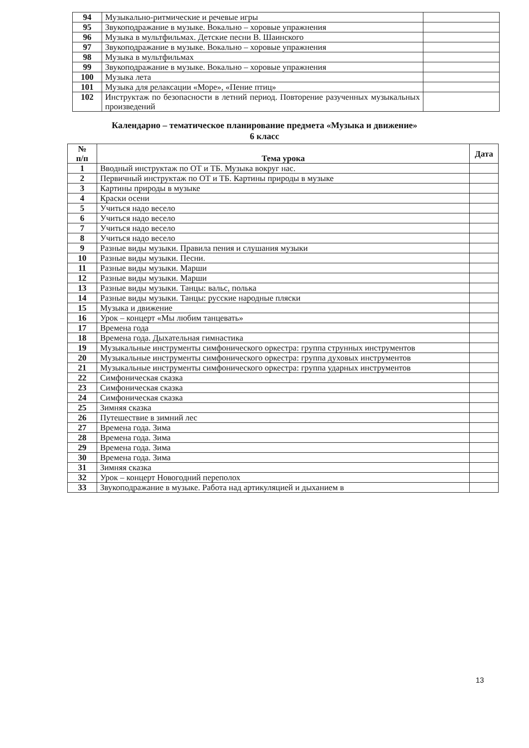| 94 | Музыкально-ритмические и речевые игры | |
| 95 | Звукоподражание в музыке. Вокально – хоровые упражнения | |
| 96 | Музыка в мультфильмах. Детские песни В. Шаинского | |
| 97 | Звукоподражание в музыке. Вокально – хоровые упражнения | |
| 98 | Музыка в мультфильмах | |
| 99 | Звукоподражание в музыке. Вокально – хоровые упражнения | |
| 100 | Музыка лета | |
| 101 | Музыка для релаксации «Море», «Пение птиц» | |
| 102 | Инструктаж по безопасности в летний период. Повторение разученных музыкальных произведений | |
Календарно – тематическое планирование предмета «Музыка и движение»
6 класс
| № п/п | Тема урока | Дата |
| --- | --- | --- |
| 1 | Вводный инструктаж по ОТ и ТБ. Музыка вокруг нас. | |
| 2 | Первичный инструктаж по ОТ и ТБ. Картины природы в музыке | |
| 3 | Картины природы в музыке | |
| 4 | Краски осени | |
| 5 | Учиться надо весело | |
| 6 | Учиться надо весело | |
| 7 | Учиться надо весело | |
| 8 | Учиться надо весело | |
| 9 | Разные виды музыки. Правила пения и слушания музыки | |
| 10 | Разные виды музыки. Песни. | |
| 11 | Разные виды музыки. Марши | |
| 12 | Разные виды музыки. Марши | |
| 13 | Разные виды музыки. Танцы: вальс, полька | |
| 14 | Разные виды музыки. Танцы: русские народные пляски | |
| 15 | Музыка и движение | |
| 16 | Урок – концерт «Мы любим танцевать» | |
| 17 | Времена года | |
| 18 | Времена года. Дыхательная гимнастика | |
| 19 | Музыкальные инструменты симфонического оркестра: группа струнных инструментов | |
| 20 | Музыкальные инструменты симфонического оркестра: группа духовых инструментов | |
| 21 | Музыкальные инструменты симфонического оркестра: группа ударных инструментов | |
| 22 | Симфоническая сказка | |
| 23 | Симфоническая сказка | |
| 24 | Симфоническая сказка | |
| 25 | Зимняя сказка | |
| 26 | Путешествие в зимний лес | |
| 27 | Времена года. Зима | |
| 28 | Времена года. Зима | |
| 29 | Времена года. Зима | |
| 30 | Времена года. Зима | |
| 31 | Зимняя сказка | |
| 32 | Урок – концерт Новогодний переполох | |
| 33 | Звукоподражание в музыке. Работа над артикуляцией и дыханием в | |
13